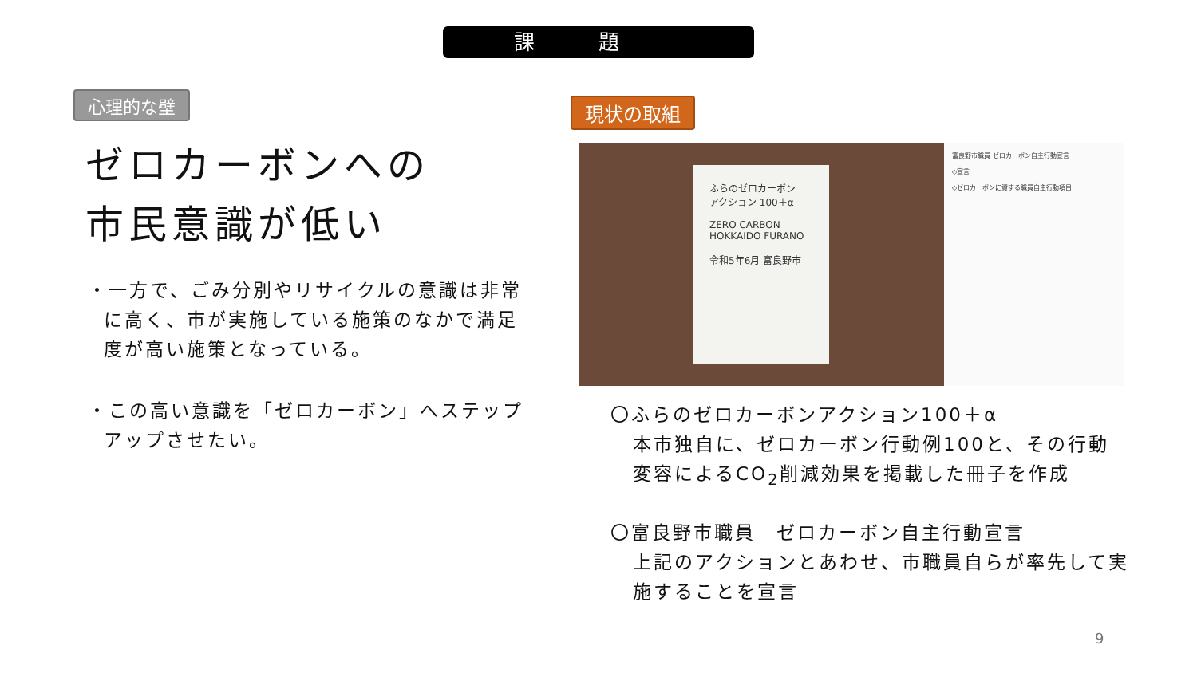課題
心理的な壁
ゼロカーボンへの
市民意識が低い
・一方で、ごみ分別やリサイクルの意識は非常に高く、市が実施している施策のなかで満足度が高い施策となっている。
・この高い意識を「ゼロカーボン」へステップアップさせたい。
現状の取組
ふらのゼロカーボン
アクション 100＋α
ZERO CARBON
HOKKAIDO FURANO
令和5年6月 富良野市
富良野市職員 ゼロカーボン自主行動宣言
◇宣言
◇ゼロカーボンに資する職員自主行動項目
〇ふらのゼロカーボンアクション100＋α
本市独自に、ゼロカーボン行動例100と、その行動変容によるCO<sub>2</sub>削減効果を掲載した冊子を作成
〇富良野市職員　ゼロカーボン自主行動宣言
上記のアクションとあわせ、市職員自らが率先して実施することを宣言
9